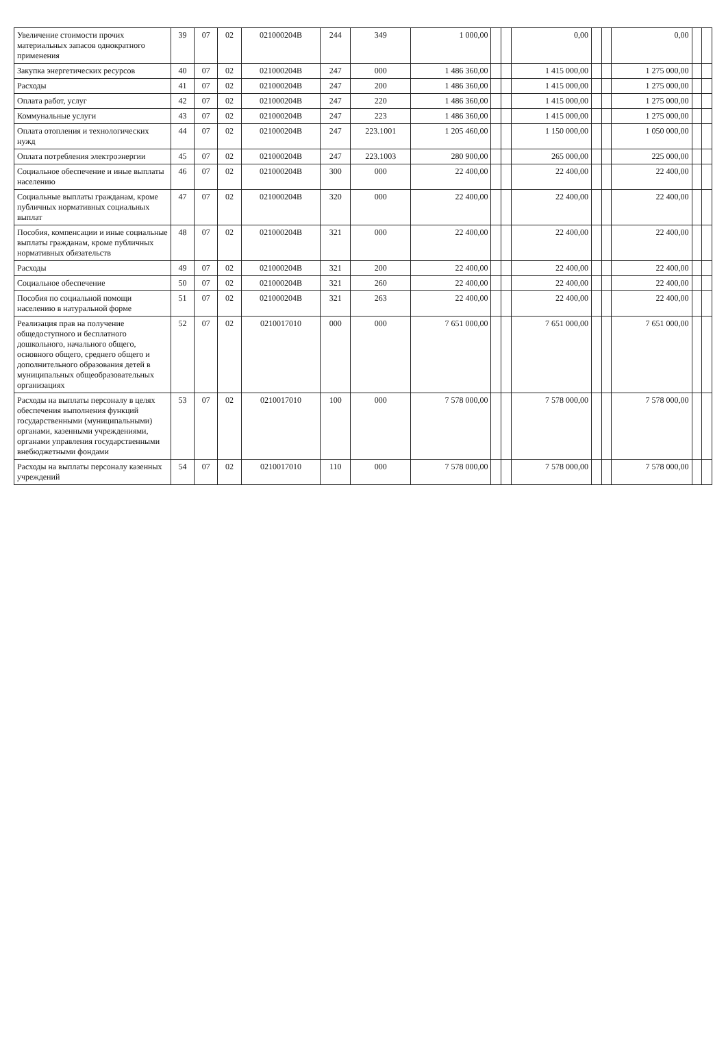| Увеличение стоимости прочих материальных запасов однократного применения | 39 | 07 | 02 | 021000204B | 244 | 349 | 1 000,00 | | | 0,00 | | | 0,00 | | |
| Закупка энергетических ресурсов | 40 | 07 | 02 | 021000204B | 247 | 000 | 1 486 360,00 | | | 1 415 000,00 | | | 1 275 000,00 | | |
| Расходы | 41 | 07 | 02 | 021000204B | 247 | 200 | 1 486 360,00 | | | 1 415 000,00 | | | 1 275 000,00 | | |
| Оплата работ, услуг | 42 | 07 | 02 | 021000204B | 247 | 220 | 1 486 360,00 | | | 1 415 000,00 | | | 1 275 000,00 | | |
| Коммунальные услуги | 43 | 07 | 02 | 021000204B | 247 | 223 | 1 486 360,00 | | | 1 415 000,00 | | | 1 275 000,00 | | |
| Оплата отопления и технологических нужд | 44 | 07 | 02 | 021000204B | 247 | 223.1001 | 1 205 460,00 | | | 1 150 000,00 | | | 1 050 000,00 | | |
| Оплата потребления электроэнергии | 45 | 07 | 02 | 021000204B | 247 | 223.1003 | 280 900,00 | | | 265 000,00 | | | 225 000,00 | | |
| Социальное обеспечение и иные выплаты населению | 46 | 07 | 02 | 021000204B | 300 | 000 | 22 400,00 | | | 22 400,00 | | | 22 400,00 | | |
| Социальные выплаты гражданам, кроме публичных нормативных социальных выплат | 47 | 07 | 02 | 021000204B | 320 | 000 | 22 400,00 | | | 22 400,00 | | | 22 400,00 | | |
| Пособия, компенсации и иные социальные выплаты гражданам, кроме публичных нормативных обязательств | 48 | 07 | 02 | 021000204B | 321 | 000 | 22 400,00 | | | 22 400,00 | | | 22 400,00 | | |
| Расходы | 49 | 07 | 02 | 021000204B | 321 | 200 | 22 400,00 | | | 22 400,00 | | | 22 400,00 | | |
| Социальное обеспечение | 50 | 07 | 02 | 021000204B | 321 | 260 | 22 400,00 | | | 22 400,00 | | | 22 400,00 | | |
| Пособия по социальной помощи населению в натуральной форме | 51 | 07 | 02 | 021000204B | 321 | 263 | 22 400,00 | | | 22 400,00 | | | 22 400,00 | | |
| Реализация прав на получение общедоступного и бесплатного дошкольного, начального общего, основного общего, среднего общего и дополнительного образования детей в муниципальных общеобразовательных организациях | 52 | 07 | 02 | 0210017010 | 000 | 000 | 7 651 000,00 | | | 7 651 000,00 | | | 7 651 000,00 | | |
| Расходы на выплаты персоналу в целях обеспечения выполнения функций государственными (муниципальными) органами, казенными учреждениями, органами управления государственными внебюджетными фондами | 53 | 07 | 02 | 0210017010 | 100 | 000 | 7 578 000,00 | | | 7 578 000,00 | | | 7 578 000,00 | | |
| Расходы на выплаты персоналу казенных учреждений | 54 | 07 | 02 | 0210017010 | 110 | 000 | 7 578 000,00 | | | 7 578 000,00 | | | 7 578 000,00 | | |